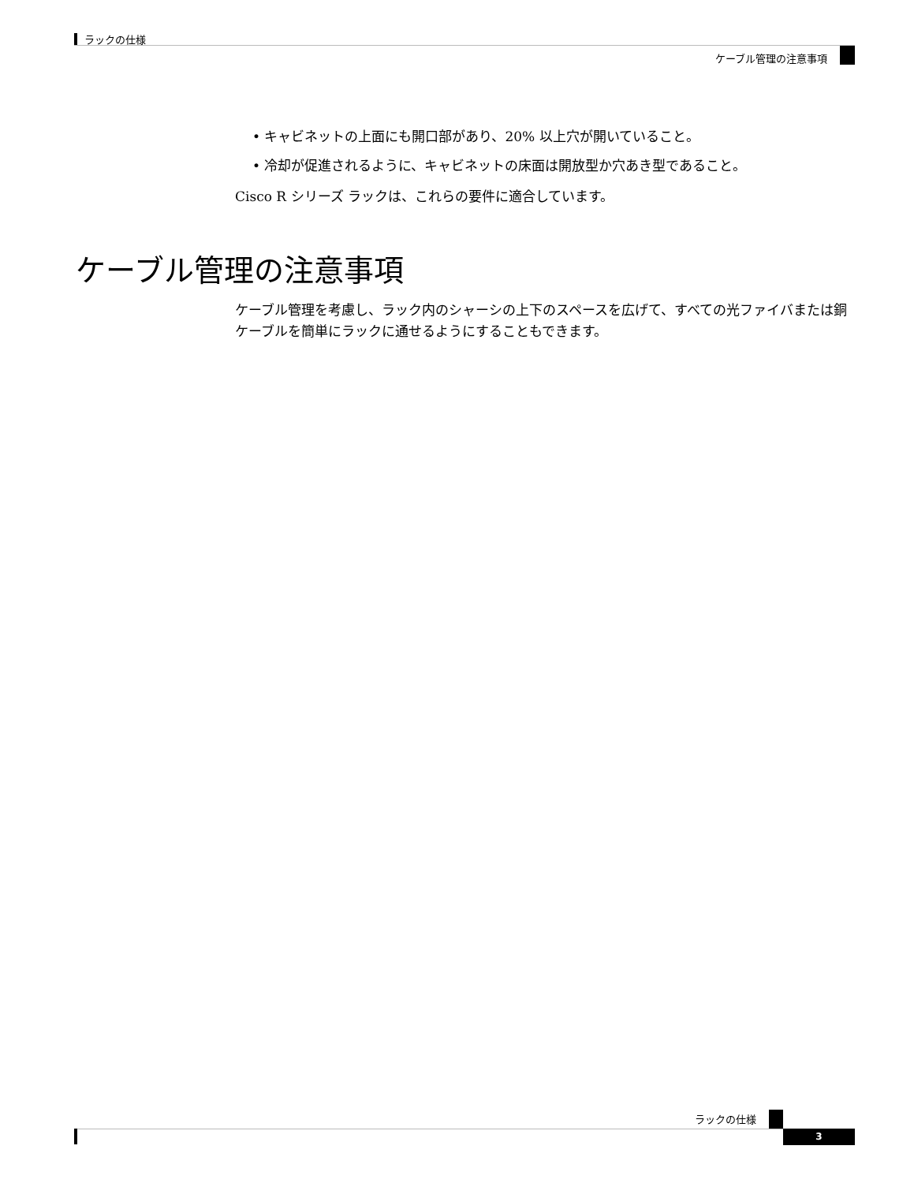ラックの仕様
ケーブル管理の注意事項
• キャビネットの上面にも開口部があり、20% 以上穴が開いていること。
• 冷却が促進されるように、キャビネットの床面は開放型か穴あき型であること。
Cisco R シリーズ ラックは、これらの要件に適合しています。
ケーブル管理の注意事項
ケーブル管理を考慮し、ラック内のシャーシの上下のスペースを広げて、すべての光ファイバまたは銅ケーブルを簡単にラックに通せるようにすることもできます。
ラックの仕様
3